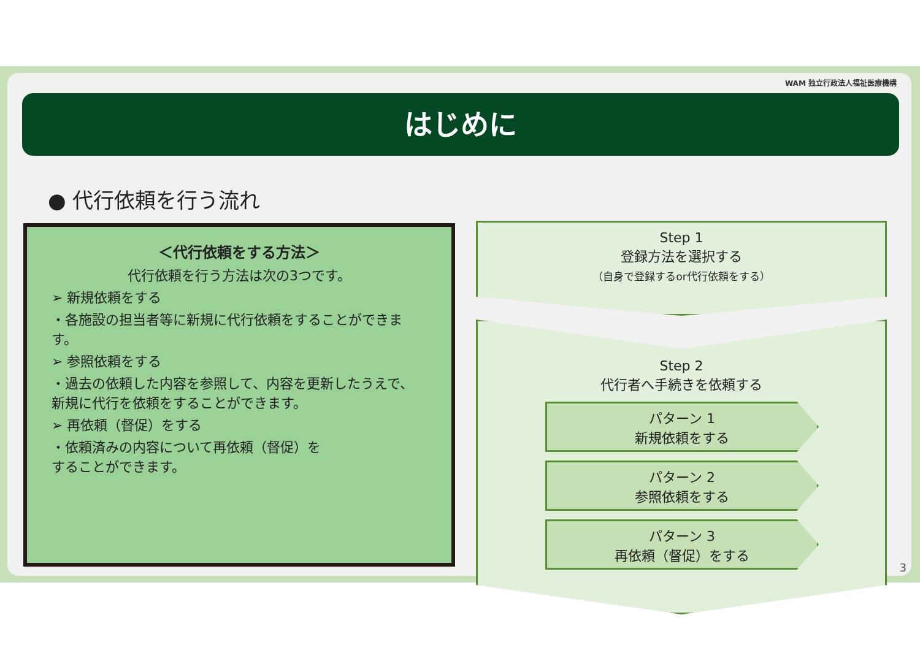WAM 独立行政法人福祉医療機構
はじめに
● 代行依頼を行う流れ
＜代行依頼をする方法＞
代行依頼を行う方法は次の3つです。
➢ 新規依頼をする
・各施設の担当者等に新規に代行依頼をすることができます。
➢ 参照依頼をする
・過去の依頼した内容を参照して、内容を更新したうえで、
新規に代行を依頼をすることができます。
➢ 再依頼（督促）をする
・依頼済みの内容について再依頼（督促）を
することができます。
Step 1
登録方法を選択する
（自身で登録するor代行依頼をする）
Step 2
代行者へ手続きを依頼する
パターン 1
新規依頼をする
パターン 2
参照依頼をする
パターン 3
再依頼（督促）をする
3